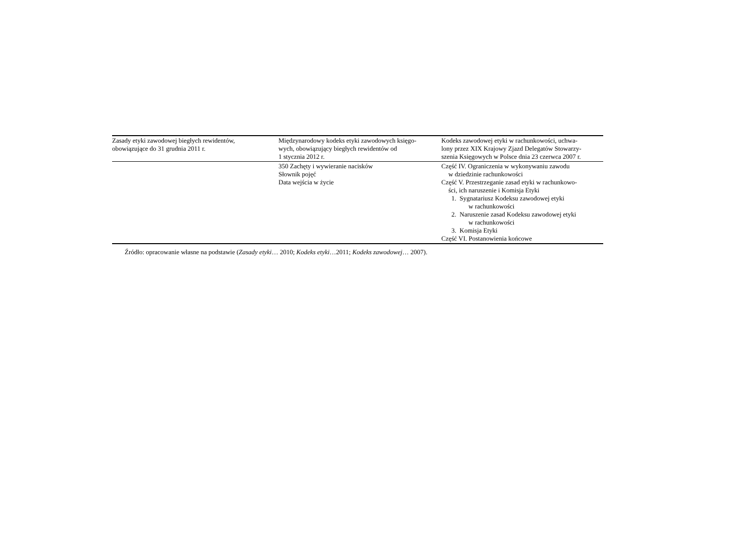| Zasady etyki zawodowej biegłych rewidentów, obowiązujące do 31 grudnia 2011 r. | Międzynarodowy kodeks etyki zawodowych księgo- wych, obowiązujący biegłych rewidentów od 1 stycznia 2012 r. | Kodeks zawodowej etyki w rachunkowości, uchwa- lony przez XIX Krajowy Zjazd Delegatów Stowarzy- szenia Księgowych w Polsce dnia 23 czerwca 2007 r. |
| --- | --- | --- |
| | 350 Zachęty i wywieranie nacisków Słownik pojęć Data wejścia w życie | Część IV. Ograniczenia w wykonywaniu zawodu w dziedzinie rachunkowości Część V. Przestrzeganie zasad etyki w rachunkowo- ści, ich naruszenie i Komisja Etyki 1. Sygnatariusz Kodeksu zawodowej etyki w rachunkowości 2. Naruszenie zasad Kodeksu zawodowej etyki w rachunkowości 3. Komisja Etyki Część VI. Postanowienia końcowe |
Źródło: opracowanie własne na podstawie (Zasady etyki… 2010; Kodeks etyki…2011; Kodeks zawodowej… 2007).